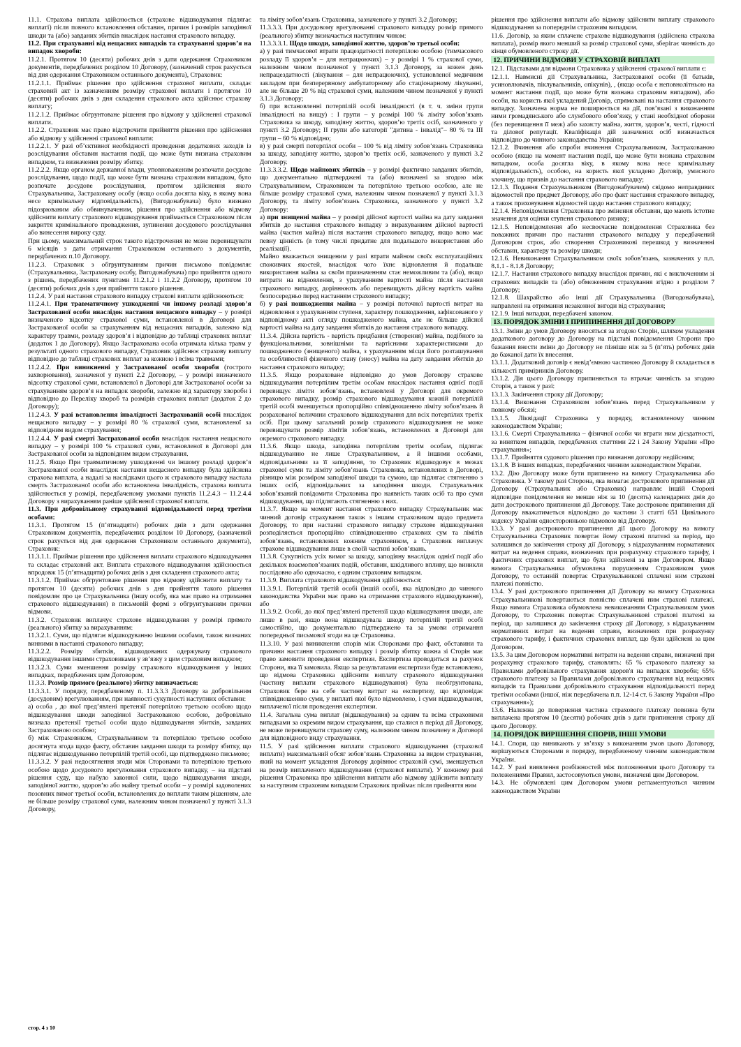11.1. Страхова виплата здійснюється (страхове відшкодування підлягає виплаті) після повного встановлення обставин, причин і розмірів заподіяної шкоди та (або) завданих збитків внаслідок настання страхового випадку.
11.2. При страхуванні від нещасних випадків та страхуванні здоров’я на випадок хвороби:
11.2.1. Протягом 10 (десяти) робочих днів з дати одержання Страховиком документів, передбачених розділом 10 Договору, (зазначений строк рахується від дня одержання Страховиком останнього документа), Страховик:
11.2.1.1. Приймає рішення про здійснення страхової виплати, складає страховий акт із зазначенням розміру страхової виплати і протягом 10 (десяти) робочих днів з дня складення страхового акта здійснює страхову виплату;
11.2.1.2. Приймає обгрунтоване рішення про відмову у здійсненні страхової виплати.
11.2.2. Страховик має право відстрочити прийняття рішення про здійснення або відмову у здійсненні страхової виплати:
11.2.2.1. У разі об’єктивної необхідності проведення додаткових заходів із розслідування обставин настання події, що може бути визнана страховим випадком, та визначення розміру збитку.
11.2.2.2. Якщо органом державної влади, уповноваженим розпочати досудове розслідування, щодо події, що може бути визнана страховим випадком, було розпочате досудове розслідування, протягом здійснення якого Страхувальника, Застраховану особу (якщо особа досягла віку, в якому вона несе кримінальну відповідальність), (Вигодонабувача) було визнано підозрюваним або обвинуваченим, рішення про здійснення або відмову здійснити виплату страхового відшкодування приймається Страховиком після закриття кримінального провадження, зупинення досудового розслідування або винесення вироку суду.
При цьому, максимальний строк такого відстрочення не може перевищувати 6 місяців з дати отримання Страховиком останнього з документів, передбачених п.10 Договору.
11.2.3. Страховик з обгрунтуванням причин письмово повідомляє (Страхувальника, Застраховану особу, Вигодонабувача) про прийняття одного з рішень, передбачених пунктами 11.2.1.2 і 11.2.2 Договору, протягом 10 (десяти) робочих днів з дня прийняття такого рішення.
11.2.4. У разі настання страхового випадку страхові виплати здійснюються:
11.2.4.1. При травматичному ушкодженні чи іншому розладі здоров’я Застрахованої особи внаслідок настання нещасного випадку – у розмірі визначеного відсотку страхової суми, встановленої в Договорі для Застрахованої особи за страхуванням від нещасних випадків, залежно від характеру травми, розладу здоров’я і відповідно до таблиці страхових виплат (додаток 1 до Договору). Якщо Застрахована особа отримала кілька травм у результаті одного страхового випадку, Страховик здійснює страхову виплату відповідно до таблиці страхових виплат за кожною і всіма травмами;
11.2.4.2. При виникненні у Застрахованої особи хвороби (гострого захворювання), зазначеної у пункті 2.2 Договору, – у розмірі визначеного відсотку страхової суми, встановленої в Договорі для Застрахованої особи за страхуванням здоров’я на випадок хвороби, залежно від характеру хвороби і відповідно до Переліку хвороб та розмірів страхових виплат (додаток 2 до Договору);
11.2.4.3. У разі встановлення інвалідності Застрахованій особі внаслідок нещасного випадку – у розмірі 80 % страхової суми, встановленої за відповідним видом страхування;
11.2.4.4. У разі смерті Застрахованої особи внаслідок настання нещасного випадку – у розмірі 100 % страхової суми, встановленої в Договорі для Застрахованої особи за відповідним видом страхування.
11.2.5. Якщо При травматичному ушкодженні чи іншому розладі здоров’я Застрахованої особи внаслідок настання нещасного випадку була здійснена страхова виплата, а надалі за наслідками цього ж страхового випадку настала смерть Застрахованої особи або встановлена інвалідність, страхова виплата здійснюється у розмірі, передбаченому умовами пунктів 11.2.4.3 – 11.2.4.4 Договору з вирахуванням раніше здійсненої страхової виплати.
11.3. При добровільному страхуванні відповідальності перед третіми особами:
11.3.1. Протягом 15 (п’ятнадцяти) робочих днів з дати одержання Страховиком документів, передбачених розділом 10 Договору, (зазначений строк рахується від дня одержання Страховиком останнього документа), Страховик:
11.3.1.1. Приймає рішення про здійснення виплати страхового відшкодування та складає страховий акт. Виплата страхового відшкодування здійснюється впродовж 15 (п’ятнадцяти) робочих днів з дня складення страхового акта;
11.3.1.2. Приймає обгрунтоване рішення про відмову здійснити виплату та протягом 10 (десяти) робочих днів з дня прийняття такого рішення повідомляє про це Страхувальника (іншу особу, яка має право на отримання страхового відшкодування) в письмовій формі з обгрунтуванням причин відмови.
11.3.2. Страховик виплачує страхове відшкодування у розмірі прямого (реального) збитку за вирахуванням:
11.3.2.1. Суми, що підлягає відшкодуванню іншими особами, також визнаних винними в настанні страхового випадку;
11.3.2.2. Розміру збитків, відшкодованих одержувачу страхового відшкодування іншими страховиками у зв’язку з цим страховим випадком;
11.3.2.3. Суми зменшення розміру страхового відшкодування у інших випадках, передбачених цим Договором.
11.3.3. Розмір прямого (реального) збитку визначається:
11.3.3.1. У порядку, передбаченому п. 11.3.3.3 Договору за добровільним (досудовим) врегулюванням, при наявності сукупності наступних обставин:
а) особа , до якої пред’явлені претензії потерпілою третьою особою щодо відшкодування шкоди заподіяної Застрахованою особою, добровільно визнала претензії третьої особи щодо відшкодування збитків, завданих Застрахованою особою;
б) між Страховиком, Страхувальником та потерпілою третьою особою досягнута згода щодо факту, обставин завдання шкоди та розміру збитку, що підлягає відшкодуванню потерпілій третій особі, що підтверджено письмово;
11.3.3.2. У разі недосягнення згоди між Сторонами та потерпілою третьою особою щодо досудового врегулювання страхового випадку, – на підставі рішення суду, що набуло законної сили, щодо відшкодування шкоди, заподіяної життю, здоров’ю або майну третьої особи – у розмірі задоволених позовних вимог третьої особи, встановлених до виплати таким рішенням, але не більше розміру страхової суми, належним чином позначеної у пункті 3.1.3 Договору,
та ліміту зобов’язань Страховика, зазначеного у пункті 3.2 Договору;
11.3.3.3. При досудовому врегулюванні страхового випадку розмір прямого (реального) збитку визначається наступним чином:
11.3.3.3.1. Щодо шкоди, заподіяної життю, здоров’ю третьої особи:
а) у разі тимчасової втрати працездатності потерпілою особою (тимчасового розладу її здоров’я – для непрацюючих) – у розмірі 1 % страхової суми, належним чином позначеної у пункті 3.1.3 Договору, за кожен день непрацездатності (лікування – для непрацюючих), установленої медичним закладом при безперервному амбулаторному або стаціонарному лікуванні, але не більше 20 % від страхової суми, належним чином позначеної у пункті 3.1.3 Договору;
б) при встановленні потерпілій особі інвалідності (в т. ч. зміни групи інвалідності на вищу) : І групи – у розмірі 100 % ліміту зобов’язань Страховика за шкоду, заподіяну життю, здоров’ю третіх осіб, зазначеного у пункті 3.2 Договору; ІІ групи або категорії "дитина - інвалід"– 80 % та ІІІ групи – 60 % відповідно;
в) у разі смерті потерпілої особи – 100 % від ліміту зобов’язань Страховика за шкоду, заподіяну життю, здоров’ю третіх осіб, зазначеного у пункті 3.2 Договору.
11.3.3.3.2. Щодо майнових збитків – у розмірі фактично завданих збитків, що документально підтверджені та (або) визначені за згодою між Страхувальником, Страховиком та потерпілою третьою особою, але не більше розміру страхової суми, належним чином позначеної у пункті 3.1.3 Договору, та ліміту зобов’язань Страховика, зазначеного у пункті 3.2 Договору:
а) при знищенні майна – у розмірі дійсної вартості майна на дату завдання збитків до настання страхового випадку з вирахуванням дійсної вартості майна (частин майна) після настання страхового випадку, якщо воно має певну цінність (в тому числі придатне для подальшого використання або реалізації).
Майно вважається знищеним у разі втрати майном своїх експлуатаційних споживчих якостей, внаслідок чого їхнє відновлення й подальше використання майна за своїм призначенням стає неможливим та (або), якщо витрати на відновлення, з урахуванням вартості майна після настання страхового випадку, дорівнюють або перевищують дійсну вартість майна безпосередньо перед настанням страхового випадку;
б) у разі пошкодження майна – у розмірі поточної вартості витрат на відновлення з урахуванням ступеня, характеру пошкодження, зафіксованого у відповідному акті огляду пошкодженого майна, але не більше дійсної вартості майна на дату завдання збитків до настання страхового випадку.
11.3.4. Дійсна вартість - вартість придбання (створення) майна, подібного за функціональними, зовнішніми та вартісними характеристиками до пошкодженого (знищеного) майна, з урахуванням місця його розташування та особливостей фізичного стану (зносу) майна на дату завдання збитків до настання страхового випадку;
11.3.5. Якщо розраховане відповідно до умов Договору страхове відшкодування потерпілим третім особам внаслідок настання однієї події перевищує ліміти зобов’язань, встановлені у Договорі для окремого страхового випадку, розмір страхового відшкодування кожній потерпілій третій особі зменшується пропорційно співвідношенню ліміту зобов’язань й розрахованої величини страхового відшкодування для всіх потерпілих третіх осіб. При цьому загальний розмір страхового відшкодування не може перевищувати розмір лімітів зобов’язань, встановлених в Договорі для окремого страхового випадку.
11.3.6. Якщо шкода, заподіяна потерпілим третім особам, підлягає відшкодуванню не лише Страхувальником, а й іншими особами, відповідальними за її заподіяння, то Страховик відшкодовує в межах страхової суми та ліміту зобов’язань Страховика, встановлених в Договорі, різницю між розміром заподіяної шкоди та сумою, що підлягає стягненню з інших осіб, відповідальних за заподіяння шкоди. Страхувальник зобов’язаний повідомити Страховика про наявність таких осіб та про суми відшкодування, що підлягають стягненню з них.
11.3.7. Якщо на момент настання страхового випадку Страхувальник має чинний договір страхування також з іншим страховиком щодо предмета Договору, то при настанні страхового випадку страхове відшкодування розподіляється пропорційно співвідношенню страхових сум та лімітів зобов’язань, встановлених кожним страховиком, а Страховик виплачує страхове відшкодування лише в своїй частині зобов’язань.
11.3.8. Сукупність усіх вимог за шкоду, заподіяну внаслідок однієї події або декількох взаємопов’язаних подій, обставин, шкідливого впливу, що виникли послідовно або одночасно, є одним страховим випадком.
11.3.9. Виплата страхового відшкодування здійснюється:
11.3.9.1. Потерпілій третій особі (іншій особі, яка відповідно до чинного законодавства України має право на отримання страхового відшкодування), або
11.3.9.2. Особі, до якої пред’явлені претензії щодо відшкодування шкоди, але лише в разі, якщо вона відшкодувала шкоду потерпілій третій особі самостійно, що документально підтверджено та за умови отримання попередньої письмової згоди на це Страховика.
11.3.10. У разі виникнення спорів між Сторонами про факт, обставини та причини настання страхового випадку і розмір збитку кожна зі Сторін має право замовити проведення експертизи. Експертиза проводиться за рахунок Сторони, яка її замовила. Якщо за результатами експертизи буде встановлено, що відмова Страховика здійснити виплату страхового відшкодування (частину виплати страхового відшкодування) була необгрунтована, Страховик бере на себе частину витрат на експертизу, що відповідає співвідношенню суми, у виплаті якої було відмовлено, і суми відшкодування, виплаченої після проведення експертизи.
11.4. Загальна сума виплат (відшкодування) за одним та всіма страховими випадками за окремим видом страхування, що сталися в період дії Договору, не може перевищувати страхову суму, належним чином позначену в Договорі для відповідного виду страхування.
11.5. У разі здійснення виплати страхового відшкодування (страхової виплати) максимальний обсяг зобов’язань Страховика за видом страхування, який на момент укладення Договору дорівнює страховій сумі, зменшується на розмір виплаченого відшкодування (страхової виплати). У кожному разі рішення Страховика про здійснення виплати або відмову здійснити виплату за наступним страховим випадком Страховик приймає після прийняття ним
рішення про здійснення виплати або відмову здійснити виплату страхового відшкодування за попереднім страховим випадком.
11.6. Договір, за яким сплачене страхове відшкодування (здійснена страхова виплата), розмір якого менший за розмір страхової суми, зберігає чинність до кінця обумовленого строку дії.
12. ПРИЧИНИ ВІДМОВИ У СТРАХОВІЙ ВИПЛАТІ
12.1. Підставами для відмови Страховика у здійсненні страхової виплати є:
12.1.1. Навмисні дії Страхувальника, Застрахованої особи (її батьків, усиновлювачів, піклувальників, опікунів), , (якщо особа є неповнолітньою на момент настання події, що може бути визнана страховим випадком), або особи, на користь якої укладений Договір, спрямовані на настання страхового випадку. Зазначена норма не поширюється на дії, пов’язані з виконанням ними громадянського або службового обов’язку, у стані необхідної оборони (без перевищення її меж) або захисту майна, життя, здоров’я, честі, гідності та ділової репутації. Кваліфікація дій зазначених осіб визначається відповідно до чинного законодавства України;
12.1.2. Вчинення або спроби вчинення Страхувальником, Застрахованою особою (якщо на момент настання події, що може бути визнана страховим випадком, особа досягла віку, в якому вона несе кримінальну відповідальність), особою, на користь якої укладено Договір, умисного злочину, що призвів до настання страхового випадку;
12.1.3. Подання Страхувальником (Вигодонабувачем) свідомо неправдивих відомостей про предмет Договору, або про факт настання страхового випадку, а також приховування відомостей щодо настання страхового випадку;
12.1.4. Неповідомлення Страховика про змінення обставин, що мають істотне значення для оцінки ступеня страхового ризику;
12.1.5. Неповідомлення або несвоєчасне повідомлення Страховика без поважних причин про настання страхового випадку у передбачений Договором строк, або створення Страховикові перешкод у визначенні обставин, характеру та розміру шкоди;
12.1.6. Невиконання Страхувальником своїх зобов’язань, зазначених у п.п. 8.1.1 - 8.1.8 Договору;
12.1.7. Настання страхового випадку внаслідок причин, які є виключенням зі страхових випадків та (або) обмеженням страхування згідно з розділом 7 Договору;
12.1.8. Шахрайство або інші дії Страхувальника (Вигодонабувача), направлені на отримання незаконної вигоди від страхування;
12.1.9. Інші випадки, передбачені законом.
13. ПОРЯДОК ЗМІНИ І ПРИПИНЕННЯ ДІЇ ДОГОВОРУ
13.1. Зміни до умов Договору вносяться за згодою Сторін, шляхом укладення додаткового договору до Договору на підставі повідомлення Сторони про бажання внести зміни до Договору не пізніше ніж за 5 (п’ять) робочих днів до бажаної дати їх внесення.
13.1.1. Додатковий договір є невід’ємною частиною Договору й складається в кількості примірників Договору.
13.1.2. Дія цього Договору припиняється та втрачає чинність за згодою Сторін, а також у разі:
13.1.3. Закінчення строку дії Договору;
13.1.4. Виконання Страховиком зобов’язань перед Страхувальником у повному обсязі;
13.1.5. Ліквідації Страховика у порядку, встановленому чинним законодавством України;
13.1.6. Смерті Страхувальника – фізичної особи чи втрати ним дієздатності, за винятком випадків, передбачених статтями 22 і 24 Закону України «Про страхування»;
13.1.7. Прийняття судового рішення про визнання договору недійсним;
13.1.8. В інших випадках, передбачених чинним законодавством України.
13.2. Дію Договору може бути припинено на вимогу Страхувальника або Страховика. У такому разі Сторона, яка вимагає дострокового припинення дії Договору (Страхувальник або Страховик) направляє іншій Стороні відповідне повідомлення не менше ніж за 10 (десять) календарних днів до дати дострокового припинення дії Договору. Таке дострокове припинення дії Договору вважатиметься відповідно до частини 3 статті 651 Цивільного кодексу України односторонньою відмовою від Договору.
13.3. У разі дострокового припинення дії цього Договору на вимогу Страхувальника Страховик повертає йому страхові платежі за період, що залишився до закінчення строку дії Договору, з відрахуванням нормативних витрат на ведення справи, визначених при розрахунку страхового тарифу, і фактичних страхових виплат, що були здійснені за цим Договором. Якщо вимога Страхувальника обумовлена порушенням Страховиком умов Договору, то останній повертає Страхувальникові сплачені ним страхові платежі повністю.
13.4. У разі дострокового припинення дії Договору на вимогу Страховика Страхувальникові повертаються повністю сплачені ним страхові платежі. Якщо вимога Страховика обумовлена невиконанням Страхувальником умов Договору, то Страховик повертає Страхувальникові страхові платежі за період, що залишився до закінчення строку дії Договору, з відрахуванням нормативних витрат на ведення справи, визначених при розрахунку страхового тарифу, і фактичних страхових виплат, що були здійснені за цим Договором.
13.5. За цим Договором нормативні витрати на ведення справи, визначені при розрахунку страхового тарифу, становлять: 65 % страхового платежу за Правилами добровільного страхування здоров'я на випадок хвороби; 65% страхового платежу за Правилами добровільного страхування від нещасних випадків та Правилами добровільного страхування відповідальності перед третіми особами (іншої, ніж передбачена п.п. 12-14 ст. 6 Закону України «Про страхування»);
13.6. Належна до повернення частина страхового платежу повинна бути виплачена протягом 10 (десяти) робочих днів з дати припинення строку дії цього Договору.
14. ПОРЯДОК ВИРІШЕННЯ СПОРІВ, ІНШІ УМОВИ
14.1. Спори, що виникають у зв’язку з виконанням умов цього Договору, вирішуються Сторонами в порядку, передбаченому чинним законодавством України.
14.2. У разі виявлення розбіжностей між положеннями цього Договору та положеннями Правил, застосовуються умови, визначені цим Договором.
14.3. Не обумовлені цим Договором умови регламентуються чинним законодавством України
стор. 4 з 10